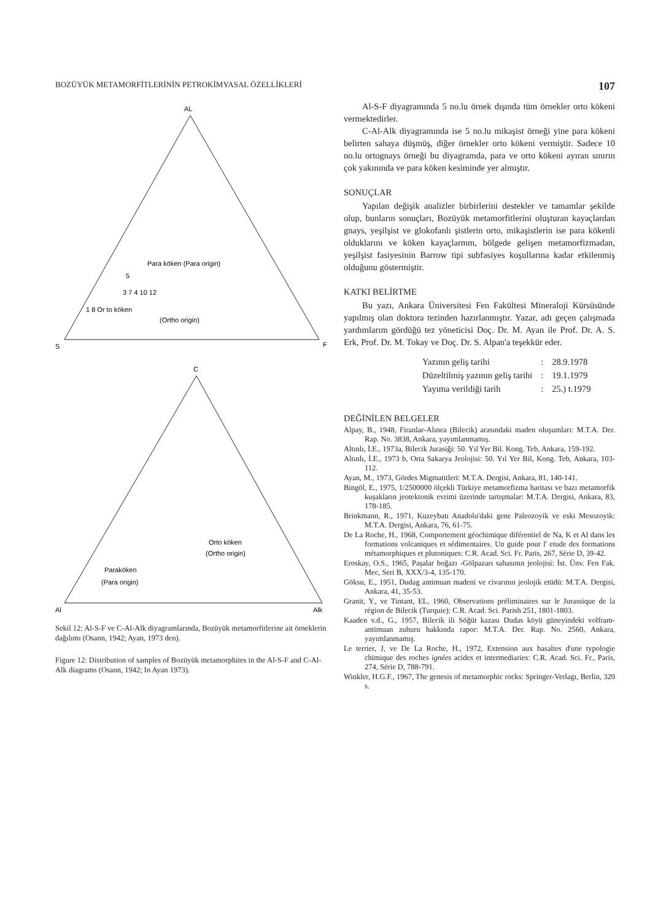BOZÜYÜK METAMORFİTLERİNİN PETROKİMYASAL ÖZELLİKLERİ 107
AL
S
F
Para köken (Para origin)
3 7 4 10 12
1 8 Or to köken
(Ortho origin)
5
C
Orto köken
(Ortho origin)
Paraköken
(Para origin)
Al
Alk
Sekil 12: Al-S-F ve C-Al-Alk diyagramlarında, Bozüyük metamorfitlerine ait örneklerin dağılımı (Osann, 1942; Ayan, 1973 den).
Figure 12: Distribution of samples of Bozüyük metamorphites in the Al-S-F and C-Al-Alk diagrams (Osann, 1942; In Ayan 1973).
Al-S-F diyagramında 5 no.lu örnek dışında tüm örnekler orto kökeni vermektedirler.
C-Al-Alk diyagramında ise 5 no.lu mikaşist örneği yine para kökeni belirten sahaya düşmüş, diğer örnekler orto kökeni vermiştir. Sadece 10 no.lu ortognays örneği bu diyagramda, para ve orto kökeni ayıran sınırın çok yakınında ve para köken kesiminde yer almıştır.
SONUÇLAR
Yapılan değişik analizler birbirlerini destekler ve tamamlar şekilde olup, bunların sonuçları, Bozüyük metamorfitlerini oluşturan kayaçlardan gnays, yeşilşist ve glokofanlı şistlerin orto, mikaşistlerin ise para kökenli olduklarını ve köken kayaçlarmm, bölgede gelişen metamorfizmadan, yeşilşist fasiyesinin Barrow tipi subfasiyes koşullarına kadar etkilenmiş olduğunu göstermiştir.
KATKI BELİRTME
Bu yazı, Ankara Üniversitesi Fen Fakültesi Mineraloji Kürsüsünde yapılmış olan doktora tezinden hazırlanmıştır. Yazar, adı geçen çalışmada yardımlarım gördüğü tez yöneticisi Doç. Dr. M. Ayan ile Prof. Dr. A. S. Erk, Prof. Dr. M. Tokay ve Doç. Dr. S. Alpan'a teşekkür eder.
| Yazının geliş tarihi | : | 28.9.1978 |
| Düzeltilmiş yazının geliş tarihi | : | 19.1.1979 |
| Yayıma verildiği tarih | : | 25.) t.1979 |
DEĞİNİLEN BELGELER
Alpay, B., 1948, Firanlar-Alınea (Bilecik) arasındaki maden oluşumları: M.T.A. Der. Rap. No. 3838, Ankara, yayımlanmamış.
Altınlı, İ.E., 1973a, Bilecik Jurasiği: 50. Yıl Yer Bil. Kong. Teb, Ankara, 159-192.
Altınlı, İ.E., 1973 b, Orta Sakarya Jeolojisi: 50. Yıl Yer Bil, Kong. Teb, Ankara, 103-112.
Ayan, M., 1973, Gördes Migmatitleri: M.T.A. Dergisi, Ankara, 81, 140-141.
Bingöl, E., 1975, 1/2500000 ölçekli Türkiye metamorfizma haritası ve bazı metamorfik kuşakların jeotektonik evrimi üzerinde tartışmalar: M.T.A. Dergisi, Ankara, 83, 178-185.
Brinkmann, R., 1971, Kuzeybatı Anadolu'daki gene Paleozoyik ve eski Mesozoyik: M.T.A. Dergisi, Ankara, 76, 61-75.
De La Roche, H., 1968, Comportement géochimique diférentiel de Na, K et Al dans les formations volcaniques et sédimentaires. Un guide pour l' etude des formations métamorphiques et plutoniques: C.R. Acad. Sci. Fr. Paris, 267, Série D, 39-42.
Eroskay, O.S., 1965, Paşalar boğazı -Gölpazarı sahasının jeolojisi: İst. Ünv. Fen Fak. Mec, Seri B, XXX/3-4, 135-170.
Göksu, E., 1951, Dudag antimuan madeni ve civarının jeolojik etüdü: M.T.A. Dergisi, Ankara, 41, 35-53.
Granit, Y., ve Tintant, EL, 1960, Observations préliminaires sur le Jurassique de la région de Bilecik (Turquie): C.R. Acad. Sci. Parish 251, 1801-1803.
Kaaden v.d., G., 1957, Bilecik ili Söğüt kazası Dudas köyü güneyindeki volfram-antimuan zuhuru hakkında rapor: M.T.A. Der. Rap. No. 2560, Ankara, yayımlanmamış.
Le terrier, J, ve De La Roche, H., 1972, Extension aux basaltes d'une typologie chimique des roches ignées acides et intermediaries: C.R. Acad. Sci. Fr., Paris, 274, Série D, 788-791.
Winkler, H.G.F., 1967, The genesis of metamorphic rocks: Springer-Verlagı, Berlin, 320 s.